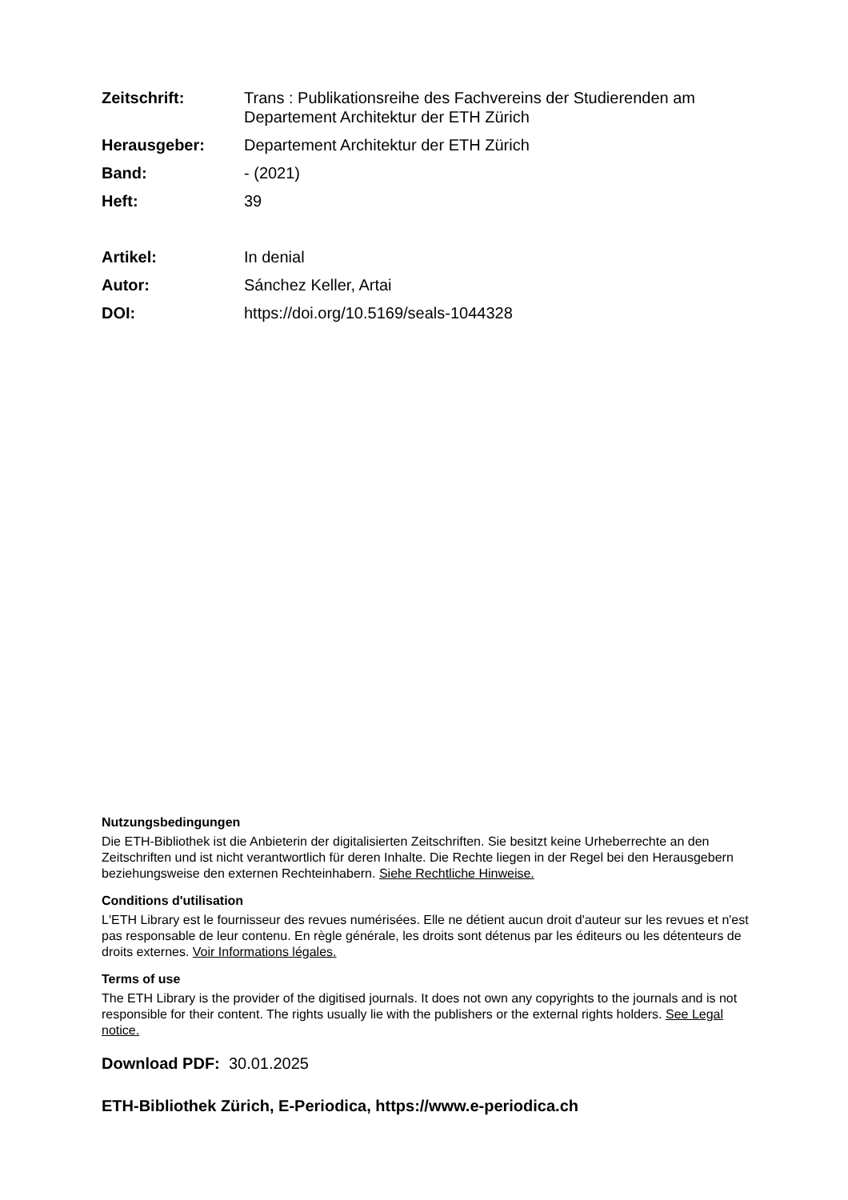Zeitschrift: Trans : Publikationsreihe des Fachvereins der Studierenden am Departement Architektur der ETH Zürich
Herausgeber: Departement Architektur der ETH Zürich
Band: - (2021)
Heft: 39
Artikel: In denial
Autor: Sánchez Keller, Artai
DOI: https://doi.org/10.5169/seals-1044328
Nutzungsbedingungen
Die ETH-Bibliothek ist die Anbieterin der digitalisierten Zeitschriften. Sie besitzt keine Urheberrechte an den Zeitschriften und ist nicht verantwortlich für deren Inhalte. Die Rechte liegen in der Regel bei den Herausgebern beziehungsweise den externen Rechteinhabern. Siehe Rechtliche Hinweise.
Conditions d'utilisation
L'ETH Library est le fournisseur des revues numérisées. Elle ne détient aucun droit d'auteur sur les revues et n'est pas responsable de leur contenu. En règle générale, les droits sont détenus par les éditeurs ou les détenteurs de droits externes. Voir Informations légales.
Terms of use
The ETH Library is the provider of the digitised journals. It does not own any copyrights to the journals and is not responsible for their content. The rights usually lie with the publishers or the external rights holders. See Legal notice.
Download PDF: 30.01.2025
ETH-Bibliothek Zürich, E-Periodica, https://www.e-periodica.ch